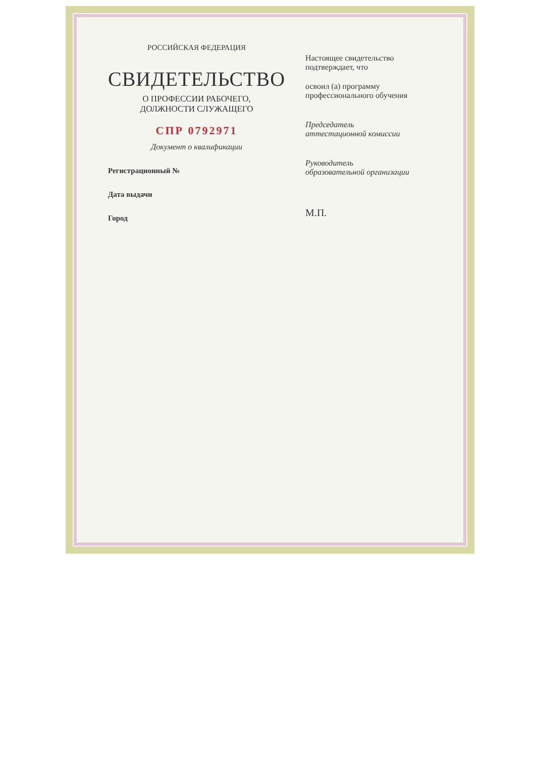РОССИЙСКАЯ ФЕДЕРАЦИЯ
СВИДЕТЕЛЬСТВО
О ПРОФЕССИИ РАБОЧЕГО,
ДОЛЖНОСТИ СЛУЖАЩЕГО
СПР 0792971
Документ о квалификации
Регистрационный №
Дата выдачи
Город
Настоящее свидетельство подтверждает, что
освоил (а) программу профессионального обучения
Председатель
аттестационной комиссии
Руководитель
образовательной организации
М.П.